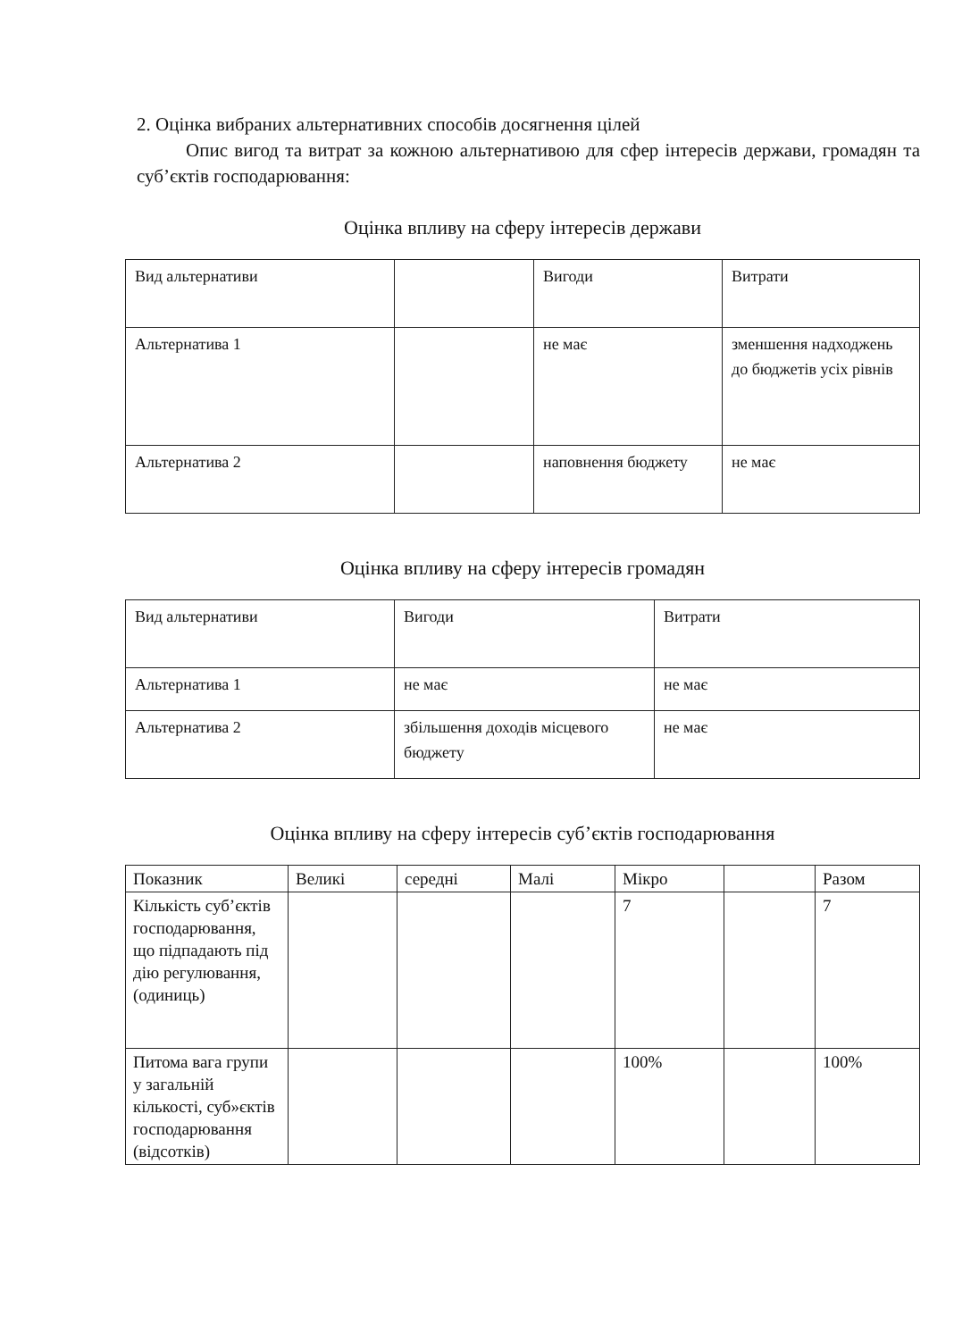2. Оцінка вибраних альтернативних способів досягнення цілей
Опис вигод та витрат за кожною альтернативою для сфер інтересів держави, громадян та суб’єктів господарювання:
Оцінка впливу на сферу інтересів держави
| Вид альтернативи | | Вигоди | Витрати |
| Альтернатива 1 | | не має | зменшення надходжень до бюджетів усіх рівнів |
| Альтернатива 2 | | наповнення бюджету | не має |
Оцінка впливу на сферу інтересів громадян
| Вид альтернативи | Вигоди | Витрати |
| Альтернатива 1 | не має | не має |
| Альтернатива 2 | збільшення доходів місцевого бюджету | не має |
Оцінка впливу на сферу інтересів суб’єктів господарювання
| Показник | Великі | середні | Малі | Мікро | | Разом |
| Кількість суб’єктів господарювання, що підпадають під дію регулювання, (одиниць) | | | | 7 | | 7 |
| Питома вага групи у загальній кількості, суб»єктів господарювання (відсотків) | | | | 100% | | 100% |